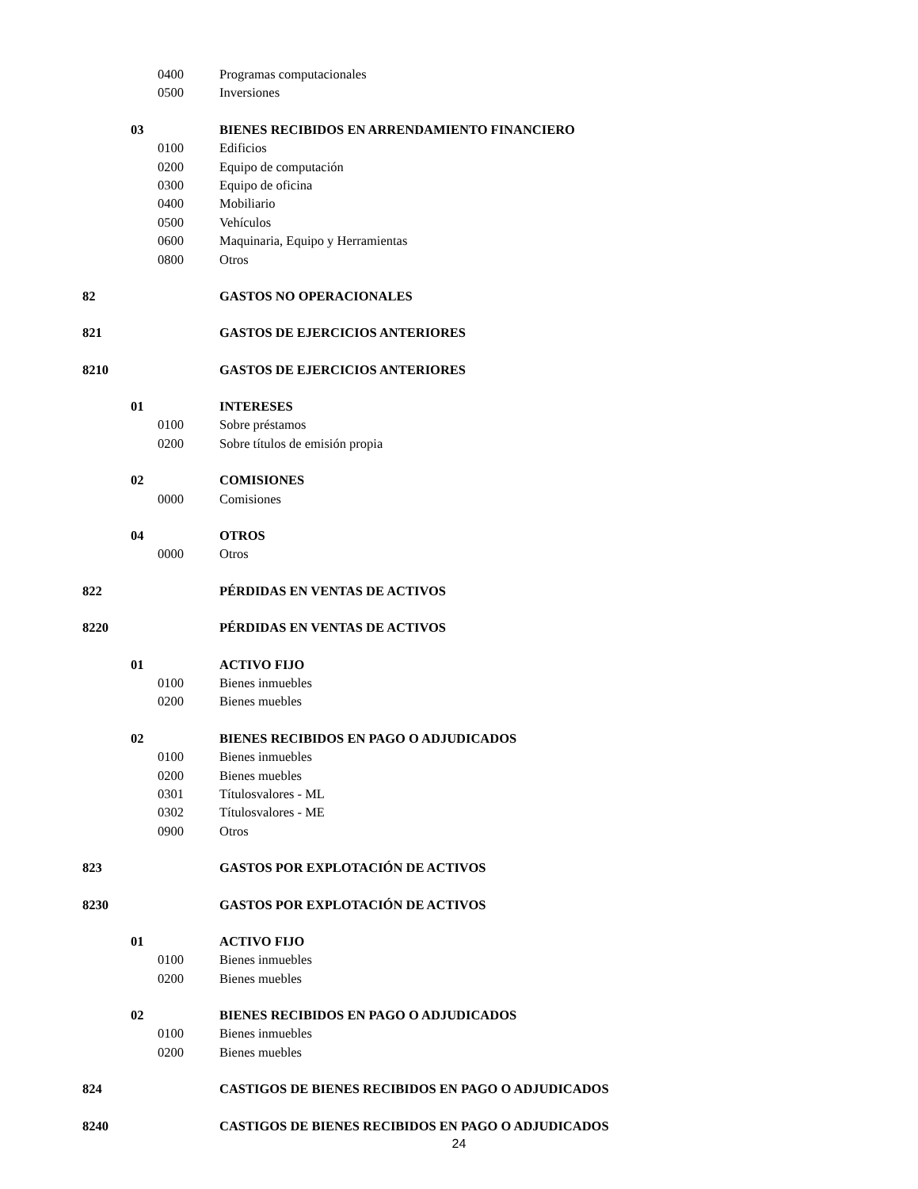0400 Programas computacionales
0500 Inversiones
03 BIENES RECIBIDOS EN ARRENDAMIENTO FINANCIERO
0100 Edificios
0200 Equipo de computación
0300 Equipo de oficina
0400 Mobiliario
0500 Vehículos
0600 Maquinaria, Equipo y Herramientas
0800 Otros
82 GASTOS NO OPERACIONALES
821 GASTOS DE EJERCICIOS ANTERIORES
8210 GASTOS DE EJERCICIOS ANTERIORES
01 INTERESES
0100 Sobre préstamos
0200 Sobre títulos de emisión propia
02 COMISIONES
0000 Comisiones
04 OTROS
0000 Otros
822 PÉRDIDAS EN VENTAS DE ACTIVOS
8220 PÉRDIDAS EN VENTAS DE ACTIVOS
01 ACTIVO FIJO
0100 Bienes inmuebles
0200 Bienes muebles
02 BIENES RECIBIDOS EN PAGO O ADJUDICADOS
0100 Bienes inmuebles
0200 Bienes muebles
0301 Títulosvalores - ML
0302 Títulosvalores - ME
0900 Otros
823 GASTOS POR EXPLOTACIÓN DE ACTIVOS
8230 GASTOS POR EXPLOTACIÓN DE ACTIVOS
01 ACTIVO FIJO
0100 Bienes inmuebles
0200 Bienes muebles
02 BIENES RECIBIDOS EN PAGO O ADJUDICADOS
0100 Bienes inmuebles
0200 Bienes muebles
824 CASTIGOS DE BIENES RECIBIDOS EN PAGO O ADJUDICADOS
8240 CASTIGOS DE BIENES RECIBIDOS EN PAGO O ADJUDICADOS
24